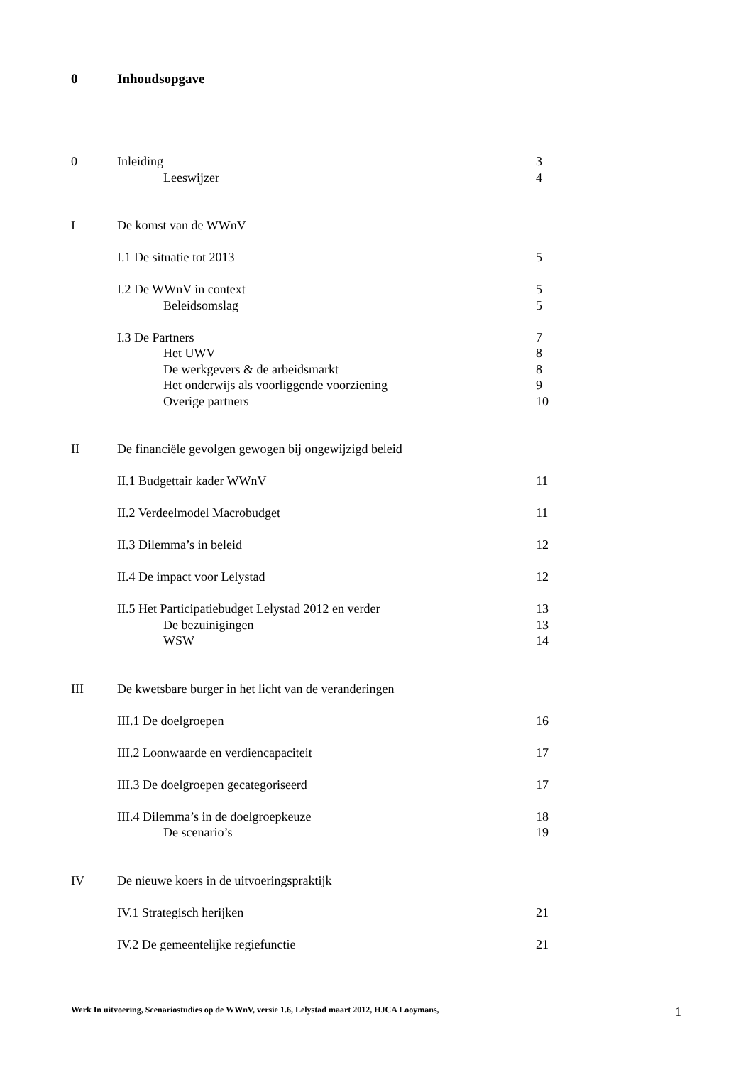0 Inhoudsopgave
0 Inleiding 3
Leeswijzer 4
I De komst van de WWnV
I.1 De situatie tot 2013 5
I.2 De WWnV in context 5
Beleidsomslag 5
I.3 De Partners 7
Het UWV 8
De werkgevers & de arbeidsmarkt
8
Het onderwijs als voorliggende voorziening
9
Overige partners 10
II De financiële gevolgen gewogen bij ongewijzigd beleid
II.1 Budgettair kader WWnV 11
II.2 Verdeelmodel Macrobudget 11
II.3 Dilemma’s in beleid 12
II.4 De impact voor Lelystad 12
II.5 Het Participatiebudget Lelystad 2012 en verder
13
De bezuinigingen 13
WSW 14
III De kwetsbare burger in het licht van de veranderingen
III.1 De doelgroepen 16
III.2 Loonwaarde en verdiencapaciteit
17
III.3 De doelgroepen gecategoriseerd
17
III.4 Dilemma’s in de doelgroepkeuze
18
De scenario’s 19
IV De nieuwe koers in de uitvoeringspraktijk
IV.1 Strategisch herijken 21
IV.2 De gemeentelijke regiefunctie
21
Werk In uitvoering, Scenariostudies op de WWnV, versie 1.6, Lelystad maart 2012, HJCA Looymans, 1